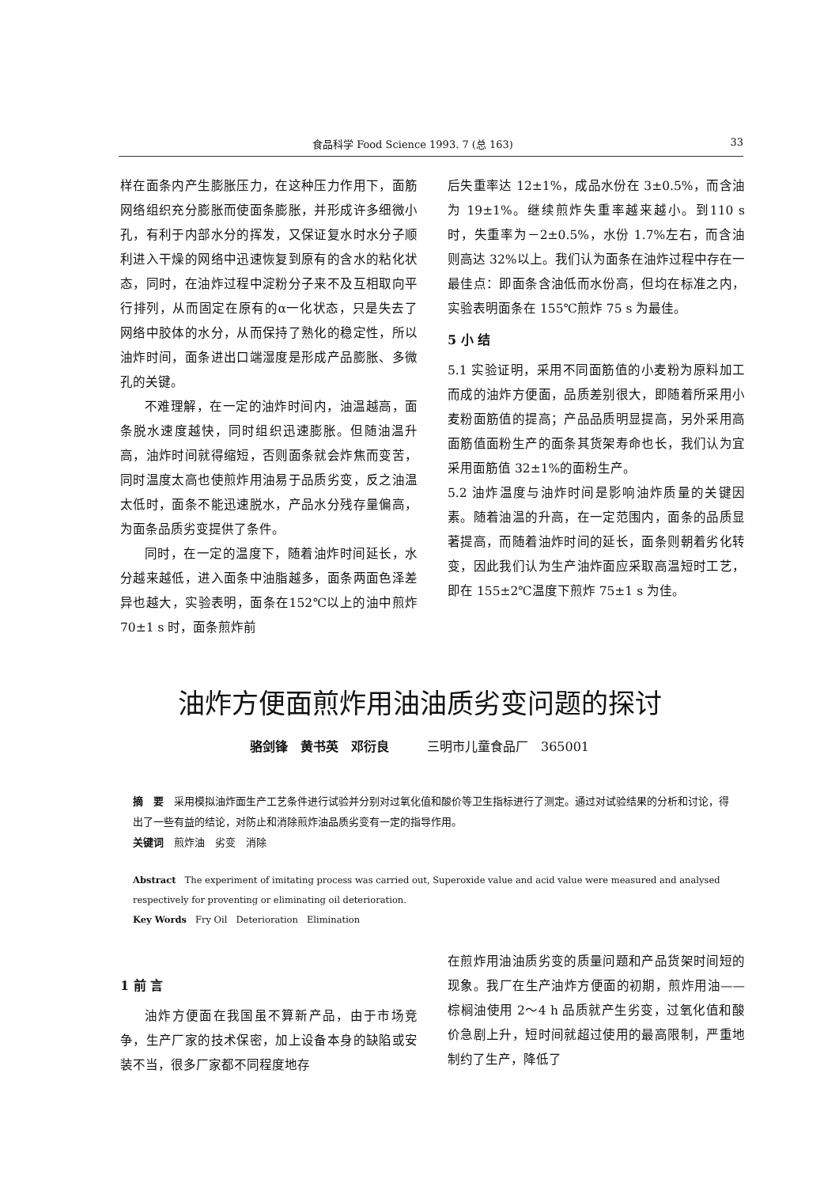食品科学 Food Science 1993. 7 (总 163) 33
样在面条内产生膨胀压力，在这种压力作用下，面筋网络组织充分膨胀而使面条膨胀，并形成许多细微小孔，有利于内部水分的挥发，又保证复水时水分子顺利进入干燥的网络中迅速恢复到原有的含水的粘化状态，同时，在油炸过程中淀粉分子来不及互相取向平行排列，从而固定在原有的α一化状态，只是失去了网络中胶体的水分，从而保持了熟化的稳定性，所以油炸时间，面条进出口端湿度是形成产品膨胀、多微孔的关键。
不难理解，在一定的油炸时间内，油温越高，面条脱水速度越快，同时组织迅速膨胀。但随油温升高，油炸时间就得缩短，否则面条就会炸焦而变苦，同时温度太高也使煎炸用油易于品质劣变，反之油温太低时，面条不能迅速脱水，产品水分残存量偏高，为面条品质劣变提供了条件。
同时，在一定的温度下，随着油炸时间延长，水分越来越低，进入面条中油脂越多，面条两面色泽差异也越大，实验表明，面条在152℃以上的油中煎炸 70±1 s 时，面条煎炸前
后失重率达 12±1%，成品水份在 3±0.5%，而含油为 19±1%。继续煎炸失重率越来越小。到110 s 时，失重率为－2±0.5%，水份 1.7%左右，而含油则高达 32%以上。我们认为面条在油炸过程中存在一最佳点：即面条含油低而水份高，但均在标准之内，实验表明面条在 155℃煎炸 75 s 为最佳。
5 小 结
5.1 实验证明，采用不同面筋值的小麦粉为原料加工而成的油炸方便面，品质差别很大，即随着所采用小麦粉面筋值的提高；产品品质明显提高，另外采用高面筋值面粉生产的面条其货架寿命也长，我们认为宜采用面筋值 32±1%的面粉生产。
5.2 油炸温度与油炸时间是影响油炸质量的关键因素。随着油温的升高，在一定范围内，面条的品质显著提高，而随着油炸时间的延长，面条则朝着劣化转变，因此我们认为生产油炸面应采取高温短时工艺，即在 155±2℃温度下煎炸 75±1 s 为佳。
油炸方便面煎炸用油油质劣变问题的探讨
骆剑锋　黄书英　邓衍良　　　三明市儿童食品厂　365001
摘　要　采用模拟油炸面生产工艺条件进行试验并分别对过氧化值和酸价等卫生指标进行了测定。通过对试验结果的分析和讨论，得出了一些有益的结论，对防止和消除煎炸油品质劣变有一定的指导作用。
关键词　煎炸油　劣变　消除
Abstract　The experiment of imitating process was carried out, Superoxide value and acid value were measured and analysed respectively for proventing or eliminating oil deterioration.
Key Words　Fry Oil　Deterioration　Elimination
1 前 言
油炸方便面在我国虽不算新产品，由于市场竞争，生产厂家的技术保密，加上设备本身的缺陷或安装不当，很多厂家都不同程度地存
在煎炸用油油质劣变的质量问题和产品货架时间短的现象。我厂在生产油炸方便面的初期，煎炸用油——棕榈油使用 2～4 h 品质就产生劣变，过氧化值和酸价急剧上升，短时间就超过使用的最高限制，严重地制约了生产，降低了